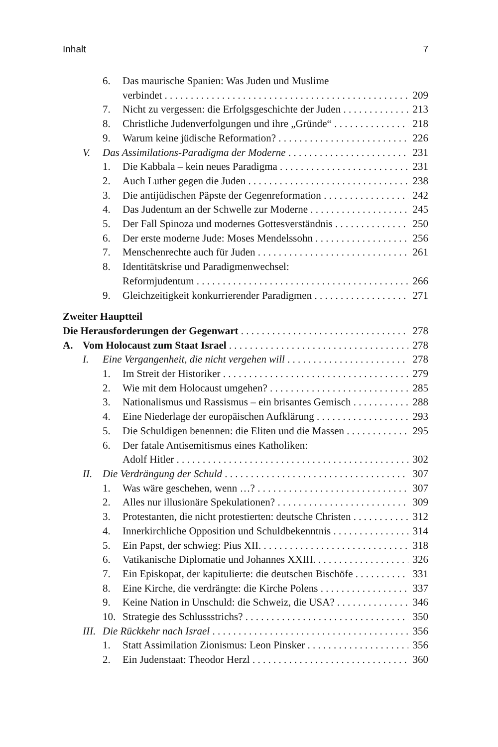Inhalt 7
6. Das maurische Spanien: Was Juden und Muslime
verbindet 209
7. Nicht zu vergessen: die Erfolgsgeschichte der Juden 213
8. Christliche Judenverfolgungen und ihre „Gründe“218
9. Warum keine jüdische Reformation? 226
V. Das Assimilations-Paradigma der Moderne 231
1. Die Kabbala – kein neues Paradigma 231
2. Auch Luther gegen die Juden 238
3. Die antijüdischen Päpste der Gegenreformation 242
4. Das Judentum an der Schwelle zur Moderne 245
5. Der Fall Spinoza und modernes Gottesverständnis 250
6. Der erste moderne Jude: Moses Mendelssohn 256
7. Menschenrechte auch für Juden 261
8. Identitätskrise und Paradigmenwechsel:
Reformjudentum 266
9. Gleichzeitigkeit konkurrierender Paradigmen 271
Zweiter Hauptteil
Die Herausforderungen der Gegenwart 278
A. Vom Holocaust zum Staat Israel 278
I. Eine Vergangenheit, die nicht vergehen will 278
1. Im Streit der Historiker 279
2. Wie mit dem Holocaust umgehen? 285
3. Nationalismus und Rassismus – ein brisantes Gemisch 288
4. Eine Niederlage der europäischen Aufklärung 293
5. Die Schuldigen benennen: die Eliten und die Massen 295
6. Der fatale Antisemitismus eines Katholiken:
Adolf Hitler 302
II. Die Verdrängung der Schuld 307
1. Was wäre geschehen, wenn …? 307
2. Alles nur illusionäre Spekulationen? 309
3. Protestanten, die nicht protestierten: deutsche Christen 312
4. Innerkirchliche Opposition und Schuldbekenntnis 314
5. Ein Papst, der schwieg: Pius XII. 318
6. Vatikanische Diplomatie und Johannes XXIII. 326
7. Ein Episkopat, der kapitulierte: die deutschen Bischöfe 331
8. Eine Kirche, die verdrängte: die Kirche Polens 337
9. Keine Nation in Unschuld: die Schweiz, die USA? 346
10. Strategie des Schlussstrichs? 350
III. Die Rückkehr nach Israel 356
1. Statt Assimilation Zionismus: Leon Pinsker 356
2. Ein Judenstaat: Theodor Herzl 360